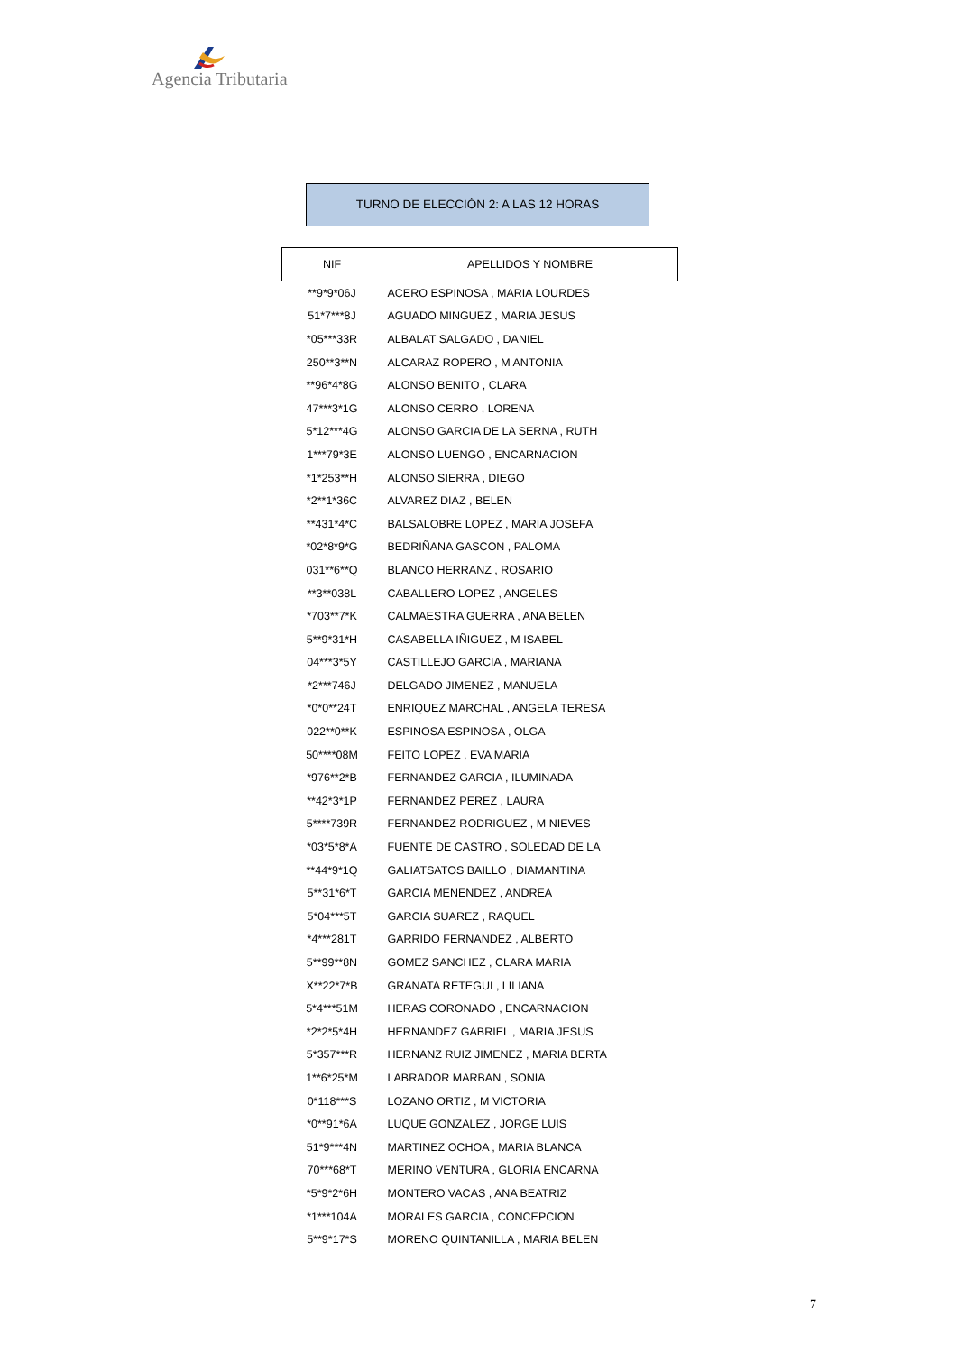Agencia Tributaria
TURNO DE ELECCIÓN 2: A LAS 12 HORAS
| NIF | APELLIDOS Y NOMBRE |
| --- | --- |
| **9*9*06J | ACERO ESPINOSA , MARIA LOURDES |
| 51*7***8J | AGUADO MINGUEZ , MARIA JESUS |
| *05***33R | ALBALAT SALGADO , DANIEL |
| 250**3**N | ALCARAZ ROPERO , M ANTONIA |
| **96*4*8G | ALONSO BENITO , CLARA |
| 47***3*1G | ALONSO CERRO , LORENA |
| 5*12***4G | ALONSO GARCIA DE LA SERNA , RUTH |
| 1***79*3E | ALONSO LUENGO , ENCARNACION |
| *1*253**H | ALONSO SIERRA , DIEGO |
| *2**1*36C | ALVAREZ DIAZ , BELEN |
| **431*4*C | BALSALOBRE LOPEZ , MARIA JOSEFA |
| *02*8*9*G | BEDRIÑANA GASCON , PALOMA |
| 031**6**Q | BLANCO HERRANZ , ROSARIO |
| **3**038L | CABALLERO LOPEZ , ANGELES |
| *703**7*K | CALMAESTRA GUERRA , ANA BELEN |
| 5**9*31*H | CASABELLA IÑIGUEZ , M ISABEL |
| 04***3*5Y | CASTILLEJO GARCIA , MARIANA |
| *2***746J | DELGADO JIMENEZ , MANUELA |
| *0*0**24T | ENRIQUEZ MARCHAL , ANGELA TERESA |
| 022**0**K | ESPINOSA ESPINOSA , OLGA |
| 50****08M | FEITO LOPEZ , EVA MARIA |
| *976**2*B | FERNANDEZ GARCIA , ILUMINADA |
| **42*3*1P | FERNANDEZ PEREZ , LAURA |
| 5****739R | FERNANDEZ RODRIGUEZ , M NIEVES |
| *03*5*8*A | FUENTE DE CASTRO , SOLEDAD DE LA |
| **44*9*1Q | GALIATSATOS BAILLO , DIAMANTINA |
| 5**31*6*T | GARCIA MENENDEZ , ANDREA |
| 5*04***5T | GARCIA SUAREZ , RAQUEL |
| *4***281T | GARRIDO FERNANDEZ , ALBERTO |
| 5**99**8N | GOMEZ SANCHEZ , CLARA MARIA |
| X**22*7*B | GRANATA RETEGUI , LILIANA |
| 5*4***51M | HERAS CORONADO , ENCARNACION |
| *2*2*5*4H | HERNANDEZ GABRIEL , MARIA JESUS |
| 5*357***R | HERNANZ RUIZ JIMENEZ , MARIA BERTA |
| 1**6*25*M | LABRADOR MARBAN , SONIA |
| 0*118***S | LOZANO ORTIZ , M VICTORIA |
| *0**91*6A | LUQUE GONZALEZ , JORGE LUIS |
| 51*9***4N | MARTINEZ OCHOA , MARIA BLANCA |
| 70***68*T | MERINO VENTURA , GLORIA ENCARNA |
| *5*9*2*6H | MONTERO VACAS , ANA BEATRIZ |
| *1***104A | MORALES GARCIA , CONCEPCION |
| 5**9*17*S | MORENO QUINTANILLA , MARIA BELEN |
7